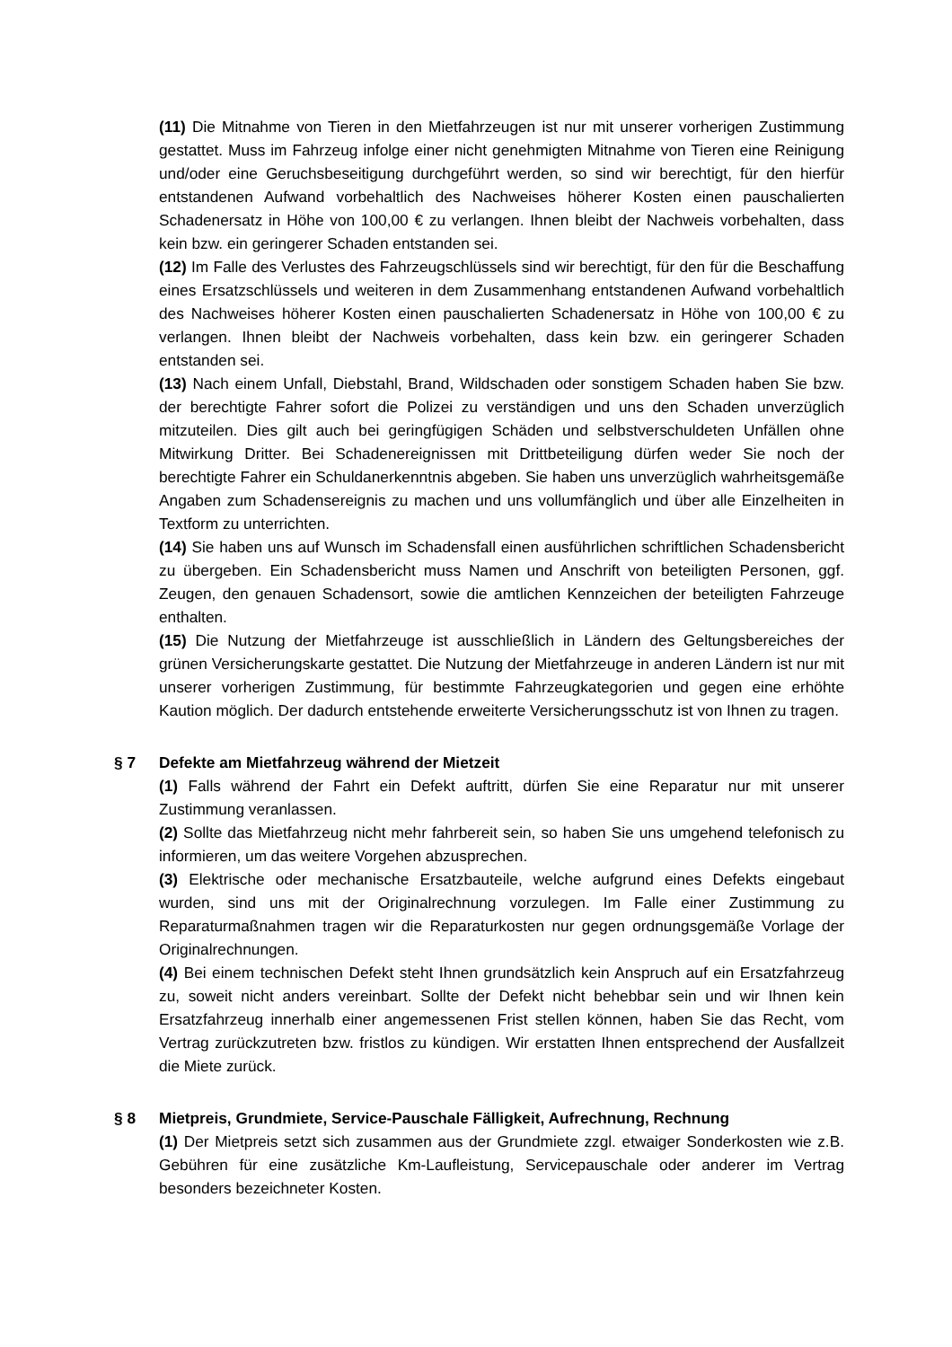(11) Die Mitnahme von Tieren in den Mietfahrzeugen ist nur mit unserer vorherigen Zustimmung gestattet. Muss im Fahrzeug infolge einer nicht genehmigten Mitnahme von Tieren eine Reinigung und/oder eine Geruchsbeseitigung durchgeführt werden, so sind wir berechtigt, für den hierfür entstandenen Aufwand vorbehaltlich des Nachweises höherer Kosten einen pauschalierten Schadenersatz in Höhe von 100,00 € zu verlangen. Ihnen bleibt der Nachweis vorbehalten, dass kein bzw. ein geringerer Schaden entstanden sei.
(12) Im Falle des Verlustes des Fahrzeugschlüssels sind wir berechtigt, für den für die Beschaffung eines Ersatzschlüssels und weiteren in dem Zusammenhang entstandenen Aufwand vorbehaltlich des Nachweises höherer Kosten einen pauschalierten Schadenersatz in Höhe von 100,00 € zu verlangen. Ihnen bleibt der Nachweis vorbehalten, dass kein bzw. ein geringerer Schaden entstanden sei.
(13) Nach einem Unfall, Diebstahl, Brand, Wildschaden oder sonstigem Schaden haben Sie bzw. der berechtigte Fahrer sofort die Polizei zu verständigen und uns den Schaden unverzüglich mitzuteilen. Dies gilt auch bei geringfügigen Schäden und selbstverschuldeten Unfällen ohne Mitwirkung Dritter. Bei Schadenereignissen mit Drittbeteiligung dürfen weder Sie noch der berechtigte Fahrer ein Schuldanerkenntnis abgeben. Sie haben uns unverzüglich wahrheitsgemäße Angaben zum Schadensereignis zu machen und uns vollumfänglich und über alle Einzelheiten in Textform zu unterrichten.
(14) Sie haben uns auf Wunsch im Schadensfall einen ausführlichen schriftlichen Schadensbericht zu übergeben. Ein Schadensbericht muss Namen und Anschrift von beteiligten Personen, ggf. Zeugen, den genauen Schadensort, sowie die amtlichen Kennzeichen der beteiligten Fahrzeuge enthalten.
(15) Die Nutzung der Mietfahrzeuge ist ausschließlich in Ländern des Geltungsbereiches der grünen Versicherungskarte gestattet. Die Nutzung der Mietfahrzeuge in anderen Ländern ist nur mit unserer vorherigen Zustimmung, für bestimmte Fahrzeugkategorien und gegen eine erhöhte Kaution möglich. Der dadurch entstehende erweiterte Versicherungsschutz ist von Ihnen zu tragen.
§ 7 Defekte am Mietfahrzeug während der Mietzeit
(1) Falls während der Fahrt ein Defekt auftritt, dürfen Sie eine Reparatur nur mit unserer Zustimmung veranlassen.
(2) Sollte das Mietfahrzeug nicht mehr fahrbereit sein, so haben Sie uns umgehend telefonisch zu informieren, um das weitere Vorgehen abzusprechen.
(3) Elektrische oder mechanische Ersatzbauteile, welche aufgrund eines Defekts eingebaut wurden, sind uns mit der Originalrechnung vorzulegen. Im Falle einer Zustimmung zu Reparaturmaßnahmen tragen wir die Reparaturkosten nur gegen ordnungsgemäße Vorlage der Originalrechnungen.
(4) Bei einem technischen Defekt steht Ihnen grundsätzlich kein Anspruch auf ein Ersatzfahrzeug zu, soweit nicht anders vereinbart. Sollte der Defekt nicht behebbar sein und wir Ihnen kein Ersatzfahrzeug innerhalb einer angemessenen Frist stellen können, haben Sie das Recht, vom Vertrag zurückzutreten bzw. fristlos zu kündigen. Wir erstatten Ihnen entsprechend der Ausfallzeit die Miete zurück.
§ 8 Mietpreis, Grundmiete, Service-Pauschale Fälligkeit, Aufrechnung, Rechnung
(1) Der Mietpreis setzt sich zusammen aus der Grundmiete zzgl. etwaiger Sonderkosten wie z.B. Gebühren für eine zusätzliche Km-Laufleistung, Servicepauschale oder anderer im Vertrag besonders bezeichneter Kosten.